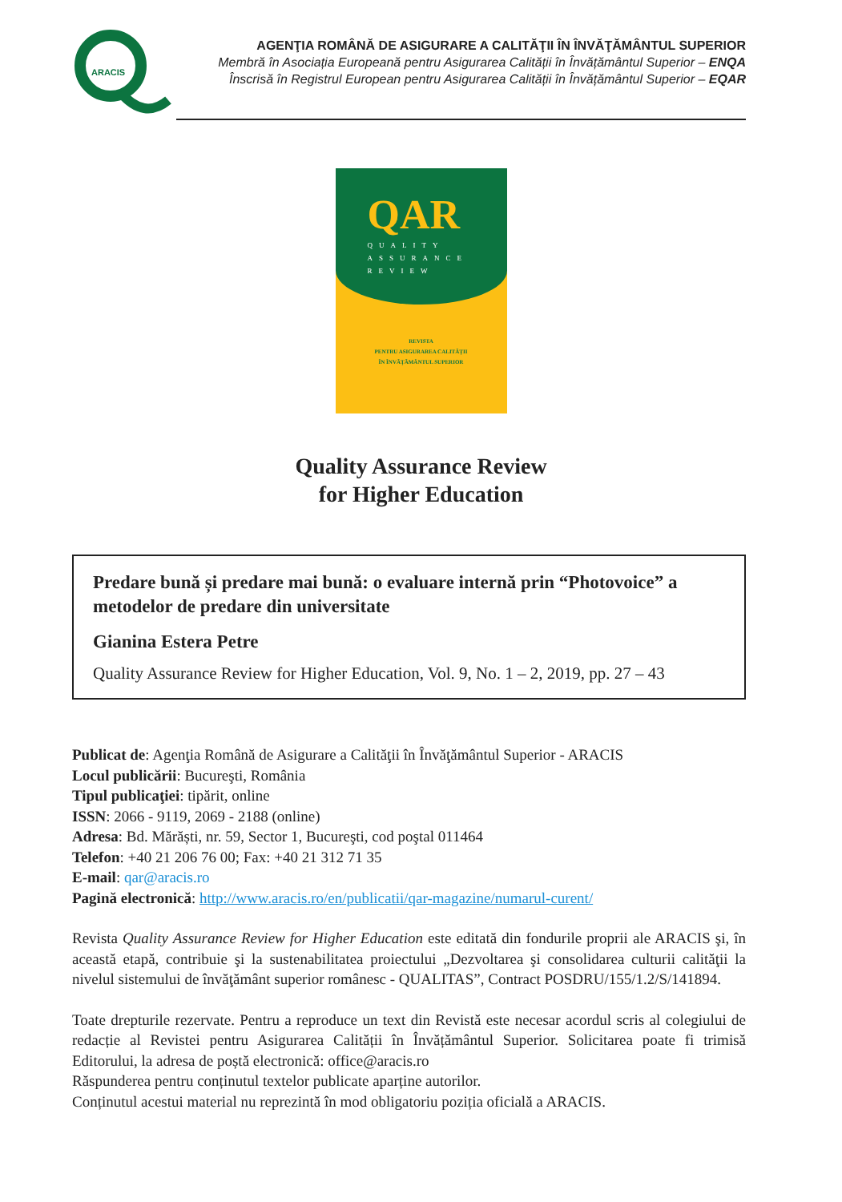ARACIS
AGENŢIA ROMÂNĂ DE ASIGURARE A CALITĂŢII ÎN ÎNVĂŢĂMÂNTUL SUPERIOR
Membră în Asociația Europeană pentru Asigurarea Calității în Învățământul Superior – ENQA
Înscrisă în Registrul European pentru Asigurarea Calității în Învățământul Superior – EQAR
QAR
QUALITY
ASSURANCE
REVIEW
REVISTA
PENTRU ASIGURAREA CALITĂŢII
ÎN ÎNVĂŢĂMÂNTUL SUPERIOR
Quality Assurance Review
for Higher Education
Predare bună și predare mai bună: o evaluare internă prin “Photovoice” a metodelor de predare din universitate
Gianina Estera Petre
Quality Assurance Review for Higher Education, Vol. 9, No. 1 – 2, 2019, pp. 27 – 43
Publicat de: Agenţia Română de Asigurare a Calităţii în Învăţământul Superior - ARACIS
Locul publicării: Bucureşti, România
Tipul publicaţiei: tipărit, online
ISSN: 2066 - 9119, 2069 - 2188 (online)
Adresa: Bd. Mărăști, nr. 59, Sector 1, Bucureşti, cod poştal 011464
Telefon: +40 21 206 76 00; Fax: +40 21 312 71 35
E-mail: qar@aracis.ro
Pagină electronică: http://www.aracis.ro/en/publicatii/qar-magazine/numarul-curent/
Revista Quality Assurance Review for Higher Education este editată din fondurile proprii ale ARACIS şi, în această etapă, contribuie şi la sustenabilitatea proiectului „Dezvoltarea şi consolidarea culturii calităţii la nivelul sistemului de învăţământ superior românesc - QUALITAS”, Contract POSDRU/155/1.2/S/141894.
Toate drepturile rezervate. Pentru a reproduce un text din Revistă este necesar acordul scris al colegiului de redacție al Revistei pentru Asigurarea Calității în Învățământul Superior. Solicitarea poate fi trimisă Editorului, la adresa de poștă electronică: office@aracis.ro
Răspunderea pentru conținutul textelor publicate aparține autorilor.
Conținutul acestui material nu reprezintă în mod obligatoriu poziția oficială a ARACIS.